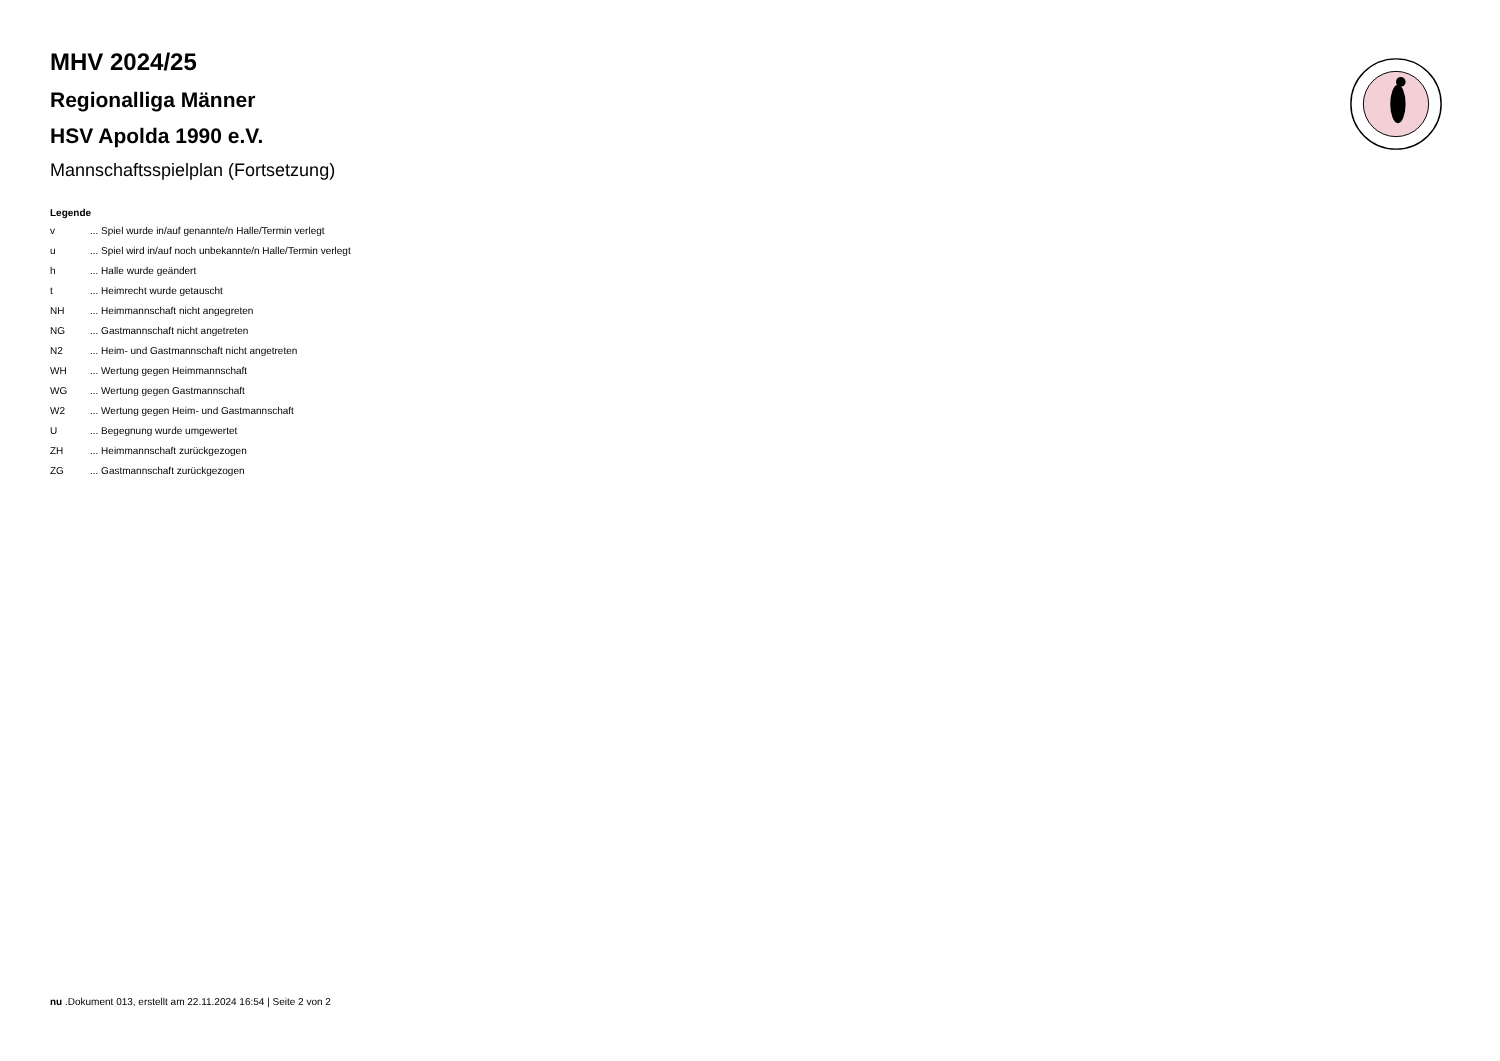MHV 2024/25
Regionalliga Männer
HSV Apolda 1990 e.V.
Mannschaftsspielplan (Fortsetzung)
Legende
| v | ... Spiel wurde in/auf genannte/n Halle/Termin verlegt |
| u | ... Spiel wird in/auf noch unbekannte/n Halle/Termin verlegt |
| h | ... Halle wurde geändert |
| t | ... Heimrecht wurde getauscht |
| NH | ... Heimmannschaft nicht angegreten |
| NG | ... Gastmannschaft nicht angetreten |
| N2 | ... Heim- und Gastmannschaft nicht angetreten |
| WH | ... Wertung gegen Heimmannschaft |
| WG | ... Wertung gegen Gastmannschaft |
| W2 | ... Wertung gegen Heim- und Gastmannschaft |
| U | ... Begegnung wurde umgewertet |
| ZH | ... Heimmannschaft zurückgezogen |
| ZG | ... Gastmannschaft zurückgezogen |
nu .Dokument 013, erstellt am 22.11.2024 16:54 | Seite 2 von 2